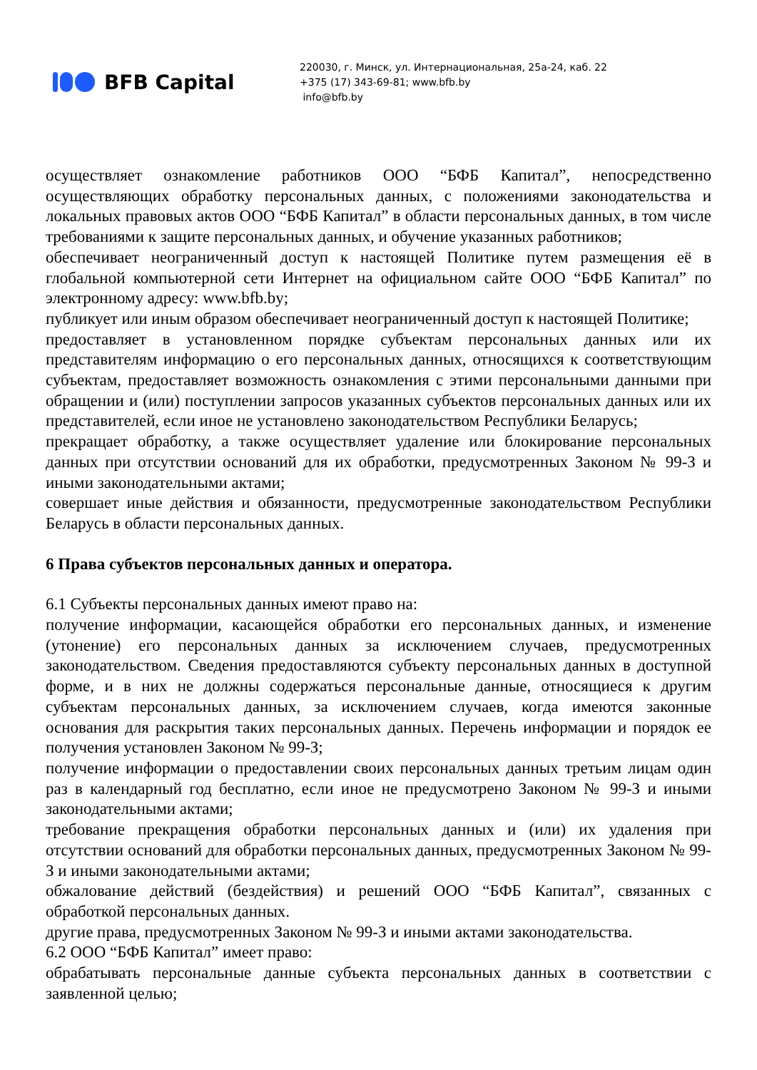BFB Capital
220030, г. Минск, ул. Интернациональная, 25а-24, каб. 22
+375 (17) 343-69-81; www.bfb.by
info@bfb.by
осуществляет ознакомление работников ООО “БФБ Капитал”, непосредственно осуществляющих обработку персональных данных, с положениями законодательства и локальных правовых актов ООО “БФБ Капитал” в области персональных данных, в том числе требованиями к защите персональных данных, и обучение указанных работников;
обеспечивает неограниченный доступ к настоящей Политике путем размещения её в глобальной компьютерной сети Интернет на официальном сайте ООО “БФБ Капитал” по электронному адресу: www.bfb.by;
публикует или иным образом обеспечивает неограниченный доступ к настоящей Политике;
предоставляет в установленном порядке субъектам персональных данных или их представителям информацию о его персональных данных, относящихся к соответствующим субъектам, предоставляет возможность ознакомления с этими персональными данными при обращении и (или) поступлении запросов указанных субъектов персональных данных или их представителей, если иное не установлено законодательством Республики Беларусь;
прекращает обработку, а также осуществляет удаление или блокирование персональных данных при отсутствии оснований для их обработки, предусмотренных Законом № 99-З и иными законодательными актами;
совершает иные действия и обязанности, предусмотренные законодательством Республики Беларусь в области персональных данных.
6 Права субъектов персональных данных и оператора.
6.1 Субъекты персональных данных имеют право на:
получение информации, касающейся обработки его персональных данных, и изменение (утонение) его персональных данных за исключением случаев, предусмотренных законодательством. Сведения предоставляются субъекту персональных данных в доступной форме, и в них не должны содержаться персональные данные, относящиеся к другим субъектам персональных данных, за исключением случаев, когда имеются законные основания для раскрытия таких персональных данных. Перечень информации и порядок ее получения установлен Законом № 99-З;
получение информации о предоставлении своих персональных данных третьим лицам один раз в календарный год бесплатно, если иное не предусмотрено Законом № 99-З и иными законодательными актами;
требование прекращения обработки персональных данных и (или) их удаления при отсутствии оснований для обработки персональных данных, предусмотренных Законом № 99-З и иными законодательными актами;
обжалование действий (бездействия) и решений ООО “БФБ Капитал”, связанных с обработкой персональных данных.
другие права, предусмотренных Законом № 99-З и иными актами законодательства.
6.2 ООО “БФБ Капитал” имеет право:
обрабатывать персональные данные субъекта персональных данных в соответствии с заявленной целью;